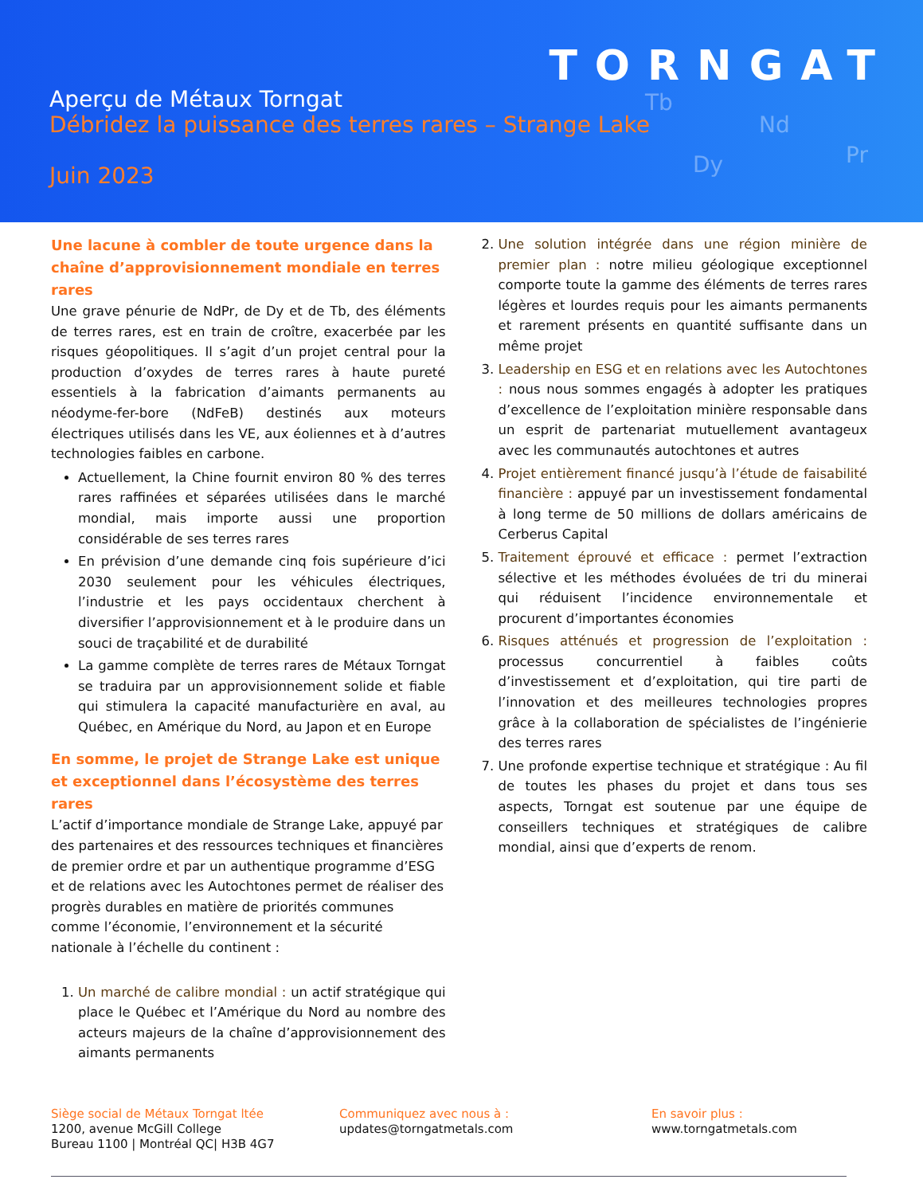TORNGAT
Tb
Nd
Dy Pr
Aperçu de Métaux Torngat
Débridez la puissance des terres rares – Strange Lake
Juin 2023
Une lacune à combler de toute urgence dans la chaîne d’approvisionnement mondiale en terres rares
Une grave pénurie de NdPr, de Dy et de Tb, des éléments de terres rares, est en train de croître, exacerbée par les risques géopolitiques. Il s’agit d’un projet central pour la production d’oxydes de terres rares à haute pureté essentiels à la fabrication d’aimants permanents au néodyme-fer-bore (NdFeB) destinés aux moteurs électriques utilisés dans les VE, aux éoliennes et à d’autres technologies faibles en carbone.
Actuellement, la Chine fournit environ 80 % des terres rares raffinées et séparées utilisées dans le marché mondial, mais importe aussi une proportion considérable de ses terres rares
En prévision d’une demande cinq fois supérieure d’ici 2030 seulement pour les véhicules électriques, l’industrie et les pays occidentaux cherchent à diversifier l’approvisionnement et à le produire dans un souci de traçabilité et de durabilité
La gamme complète de terres rares de Métaux Torngat se traduira par un approvisionnement solide et fiable qui stimulera la capacité manufacturière en aval, au Québec, en Amérique du Nord, au Japon et en Europe
En somme, le projet de Strange Lake est unique et exceptionnel dans l’écosystème des terres rares
L’actif d’importance mondiale de Strange Lake, appuyé par des partenaires et des ressources techniques et financières de premier ordre et par un authentique programme d’ESG et de relations avec les Autochtones permet de réaliser des progrès durables en matière de priorités communes comme l’économie, l’environnement et la sécurité nationale à l’échelle du continent :
1. Un marché de calibre mondial : un actif stratégique qui place le Québec et l’Amérique du Nord au nombre des acteurs majeurs de la chaîne d’approvisionnement des aimants permanents
2. Une solution intégrée dans une région minière de premier plan : notre milieu géologique exceptionnel comporte toute la gamme des éléments de terres rares légères et lourdes requis pour les aimants permanents et rarement présents en quantité suffisante dans un même projet
3. Leadership en ESG et en relations avec les Autochtones : nous nous sommes engagés à adopter les pratiques d’excellence de l’exploitation minière responsable dans un esprit de partenariat mutuellement avantageux avec les communautés autochtones et autres
4. Projet entièrement financé jusqu’à l’étude de faisabilité financière : appuyé par un investissement fondamental à long terme de 50 millions de dollars américains de Cerberus Capital
5. Traitement éprouvé et efficace : permet l’extraction sélective et les méthodes évoluées de tri du minerai qui réduisent l’incidence environnementale et procurent d’importantes économies
6. Risques atténués et progression de l’exploitation : processus concurrentiel à faibles coûts d’investissement et d’exploitation, qui tire parti de l’innovation et des meilleures technologies propres grâce à la collaboration de spécialistes de l’ingénierie des terres rares
7. Une profonde expertise technique et stratégique : Au fil de toutes les phases du projet et dans tous ses aspects, Torngat est soutenue par une équipe de conseillers techniques et stratégiques de calibre mondial, ainsi que d’experts de renom.
Siège social de Métaux Torngat ltée
1200, avenue McGill College
Bureau 1100 | Montréal QC| H3B 4G7
Communiquez avec nous à :
updates@torngatmetals.com
En savoir plus :
www.torngatmetals.com